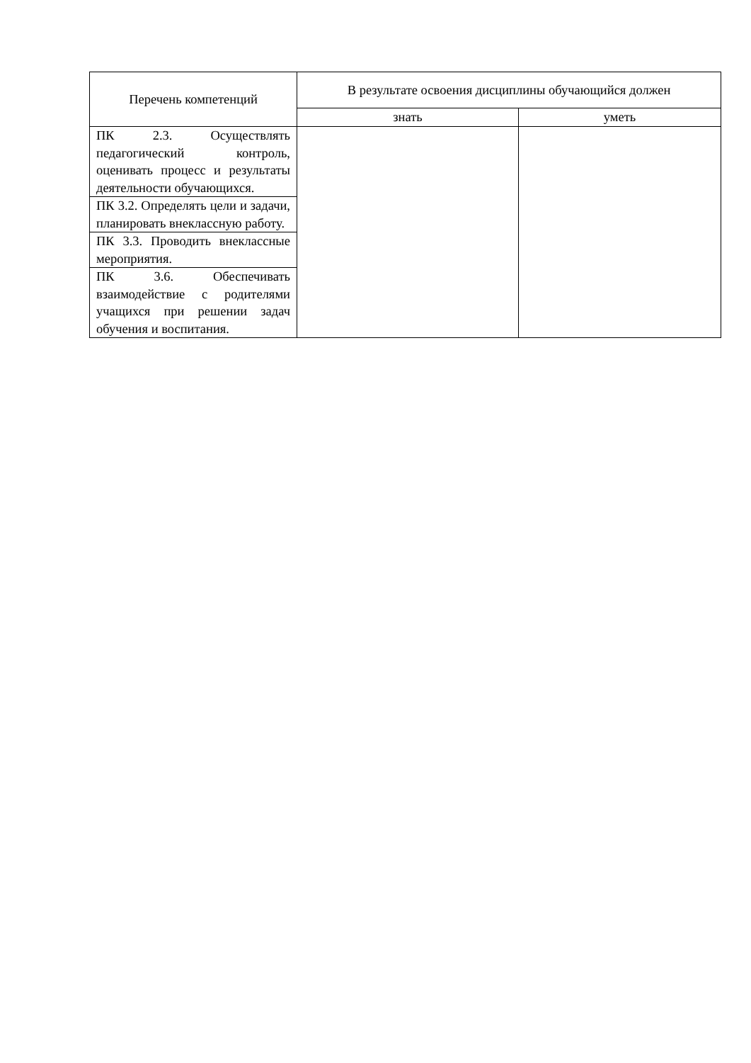| Перечень компетенций | В результате освоения дисциплины обучающийся должен | |
| --- | --- | --- |
| | знать | уметь |
| ПК 2.3. Осуществлять педагогический контроль, оценивать процесс и результаты деятельности обучающихся. | | |
| ПК 3.2. Определять цели и задачи, планировать внеклассную работу. | | |
| ПК 3.3. Проводить внеклассные мероприятия. | | |
| ПК 3.6. Обеспечивать взаимодействие с родителями учащихся при решении задач обучения и воспитания. | | |